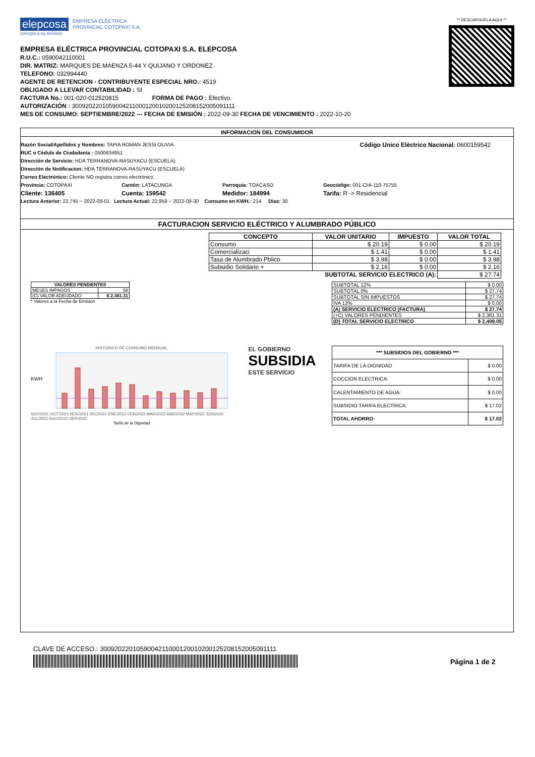elepcosa EMPRESA ELÉCTRICA
PROVINCIAL COTOPAXI S.A.
energía a su servicio
** DESCARGUELA AQUI **
EMPRESA ELÉCTRICA PROVINCIAL COTOPAXI S.A. ELEPCOSA
R.U.C.: 0590042110001
DIR. MATRIZ: MARQUES DE MAENZA 5-44 Y QUIJANO Y ORDONEZ
TELEFONO: 032994440
AGENTE DE RETENCION - CONTRIBUYENTE ESPECIAL NRO.: 4519
OBLIGADO A LLEVAR CONTABILIDAD : SI
FACTURA No.: 001-020-012520815 FORMA DE PAGO : Efectivo.
AUTORIZACIÓN : 3009202201059004211000120010200125208152005091111
MES DE CONSUMO: SEPTIEMBRE/2022 --- FECHA DE EMISIÓN : 2022-09-30 FECHA DE VENCIMIENTO : 2022-10-20
INFORMACION DEL CONSUMIDOR
Razón Social/Apellidos y Nombres: TAPIA ROMAN JESSI OLIVIA Código Unico Eléctrico Nacional: 0600159542
RUC o Cédula de Ciudadanía : 0500634951
Dirección de Servicio: HDA TERRANOVA-RASUYACU (ESCUELA)
Dirección de Notificacion: HDA TERRANOVA-RASUYACU (ESCUELA)
Correo Electrónico: Cliente NO registra correo electrónico
Provincia: COTOPAXI Cantón: LATACUNGA Parroquia: TOACASO Geocódigo: 001-CHI-110-75755
Cliente: 136405 Cuenta: 159542 Medidor: 184994 Tarifa: R -> Residencial
Lectura Anterior: 22,745 ~ 2022-09-01 Lectura Actual: 22,959 ~ 2022-09-30 Consumo en KWH.: 214 Días: 30
FACTURACION SERVICIO ELÉCTRICO Y ALUMBRADO PÚBLICO
| CONCEPTO | VALOR UNITARIO | IMPUESTO | VALOR TOTAL |
| --- | --- | --- | --- |
| Consumo | $ 20.19 | $ 0.00 | $ 20.19 |
| Comercializaci | $ 1.41 | $ 0.00 | $ 1.41 |
| Tasa de Alumbrado Pblico | $ 3.98 | $ 0.00 | $ 3.98 |
| Subsidio Solidario + | $ 2.16 | $ 0.00 | $ 2.16 |
| SUBTOTAL SERVICIO ELECTRICO (A): | | | $ 27.74 |
| VALORES PENDIENTES | |
| --- | --- |
| MESES IMPAGOS | 58 |
| (C) VALOR ADEUDADO | $ 2,381.31 |
* Valores a la Fecha de Emisión
| SUBTOTAL 12% | $ 0.00 |
| SUBTOTAL 0% | $ 27.74 |
| SUBTOTAL SIN IMPUESTOS | $ 27.74 |
| IVA 12% | $ 0.00 |
| (A) SERVICIO ELECTRICO (FACTURA) | $ 27.74 |
| (+C) VALORES PENDIENTES | $ 2,381.31 |
| (D) TOTAL SERVICIO ELECTRICO | $ 2,409.05 |
HISTORICO DE CONSUMO MENSUAL
KWH
SEP/2021 OCT/2021 NOV/2021 DIC/2021 ENE/2022 FEB/2022 MAR/2022 ABR/2022 MAY/2022 JUN/2022 JUL/2022 AGO/2022 SEP/2022
Tarifa de la Dignidad
EL GOBIERNO
SUBSIDIA
ESTE SERVICIO
| *** SUBSIDIOS DEL GOBIERNO *** | |
| --- | --- |
| TARIFA DE LA DIGNIDAD | $ 0.00 |
| COCCION ELECTRICA: | $ 0.00 |
| CALENTAMIENTO DE AGUA: | $ 0.00 |
| SUBSIDIO TARIFA ELECTRICA: | $ 17.02 |
| TOTAL AHORRO: | $ 17.02 |
CLAVE DE ACCESO.: 3009202201059004211000120010200125208152005091111
Página 1 de 2